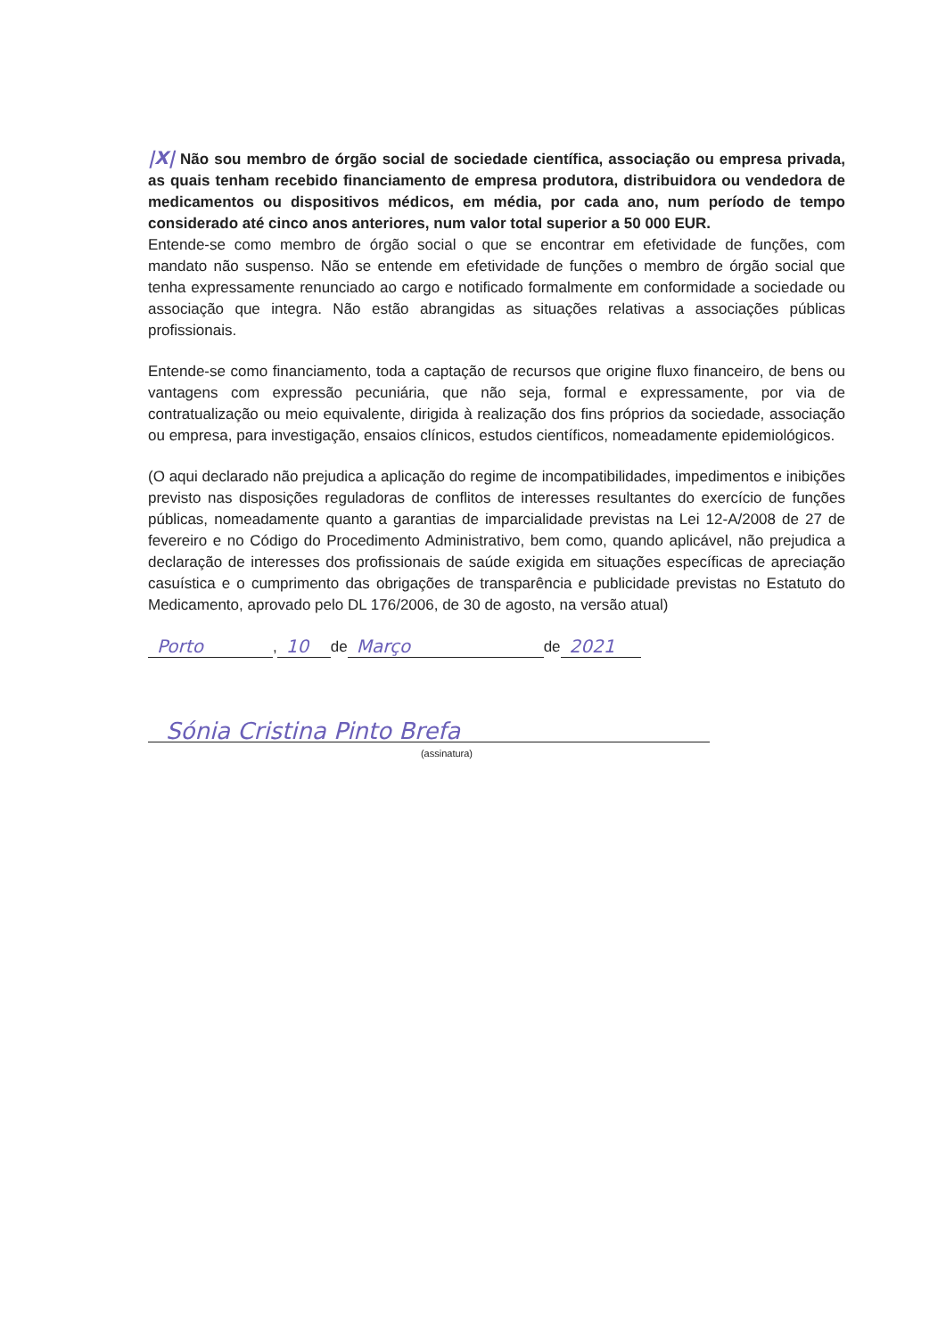|X| Não sou membro de órgão social de sociedade científica, associação ou empresa privada, as quais tenham recebido financiamento de empresa produtora, distribuidora ou vendedora de medicamentos ou dispositivos médicos, em média, por cada ano, num período de tempo considerado até cinco anos anteriores, num valor total superior a 50 000 EUR.
Entende-se como membro de órgão social o que se encontrar em efetividade de funções, com mandato não suspenso. Não se entende em efetividade de funções o membro de órgão social que tenha expressamente renunciado ao cargo e notificado formalmente em conformidade a sociedade ou associação que integra. Não estão abrangidas as situações relativas a associações públicas profissionais.
Entende-se como financiamento, toda a captação de recursos que origine fluxo financeiro, de bens ou vantagens com expressão pecuniária, que não seja, formal e expressamente, por via de contratualização ou meio equivalente, dirigida à realização dos fins próprios da sociedade, associação ou empresa, para investigação, ensaios clínicos, estudos científicos, nomeadamente epidemiológicos.
(O aqui declarado não prejudica a aplicação do regime de incompatibilidades, impedimentos e inibições previsto nas disposições reguladoras de conflitos de interesses resultantes do exercício de funções públicas, nomeadamente quanto a garantias de imparcialidade previstas na Lei 12-A/2008 de 27 de fevereiro e no Código do Procedimento Administrativo, bem como, quando aplicável, não prejudica a declaração de interesses dos profissionais de saúde exigida em situações específicas de apreciação casuística e o cumprimento das obrigações de transparência e publicidade previstas no Estatuto do Medicamento, aprovado pelo DL 176/2006, de 30 de agosto, na versão atual)
Porto, 10 de Março de 2021
Sónia Cristina Pinto Brefa
(assinatura)